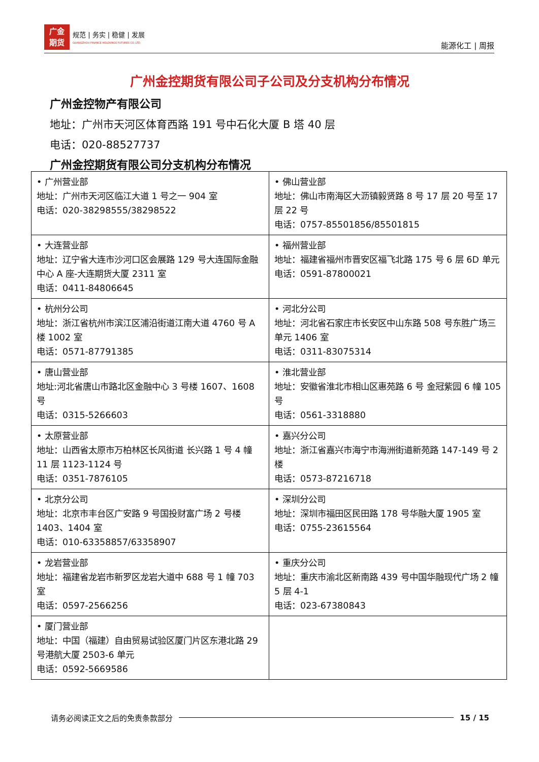广金
期货
规范 | 务实 | 稳健 | 发展
GUANGZHOU FINANCE HOLDUNGS FUTURES CO.,LTD.
能源化工 | 周报
广州金控期货有限公司子公司及分支机构分布情况
广州金控物产有限公司
地址：广州市天河区体育西路 191 号中石化大厦 B 塔 40 层
电话：020-88527737
广州金控期货有限公司分支机构分布情况
| • 广州营业部 地址：广州市天河区临江大道 1 号之一 904 室 电话：020-38298555/38298522 | • 佛山营业部 地址：佛山市南海区大沥镇毅贤路 8 号 17 层 20 号至 17 层 22 号 电话：0757-85501856/85501815 |
| • 大连营业部 地址：辽宁省大连市沙河口区会展路 129 号大连国际金融中心 A 座-大连期货大厦 2311 室 电话：0411-84806645 | • 福州营业部 地址：福建省福州市晋安区福飞北路 175 号 6 层 6D 单元 电话：0591-87800021 |
| • 杭州分公司 地址：浙江省杭州市滨江区浦沿街道江南大道 4760 号 A 楼 1002 室 电话：0571-87791385 | • 河北分公司 地址：河北省石家庄市长安区中山东路 508 号东胜广场三单元 1406 室 电话：0311-83075314 |
| • 唐山营业部 地址:河北省唐山市路北区金融中心 3 号楼 1607、1608 号 电话：0315-5266603 | • 淮北营业部 地址：安徽省淮北市相山区惠苑路 6 号 金冠紫园 6 幢 105 号 电话：0561-3318880 |
| • 太原营业部 地址：山西省太原市万柏林区长风街道 长兴路 1 号 4 幢 11 层 1123-1124 号 电话：0351-7876105 | • 嘉兴分公司 地址：浙江省嘉兴市海宁市海洲街道新苑路 147-149 号 2 楼 电话：0573-87216718 |
| • 北京分公司 地址：北京市丰台区广安路 9 号国投财富广场 2 号楼 1403、1404 室 电话：010-63358857/63358907 | • 深圳分公司 地址：深圳市福田区民田路 178 号华融大厦 1905 室 电话：0755-23615564 |
| • 龙岩营业部 地址：福建省龙岩市新罗区龙岩大道中 688 号 1 幢 703 室 电话：0597-2566256 | • 重庆分公司 地址：重庆市渝北区新南路 439 号中国华融现代广场 2 幢 5 层 4-1 电话：023-67380843 |
| • 厦门营业部 地址：中国（福建）自由贸易试验区厦门片区东港北路 29 号港航大厦 2503-6 单元 电话：0592-5669586 | |
请务必阅读正文之后的免责条款部分 15 / 15